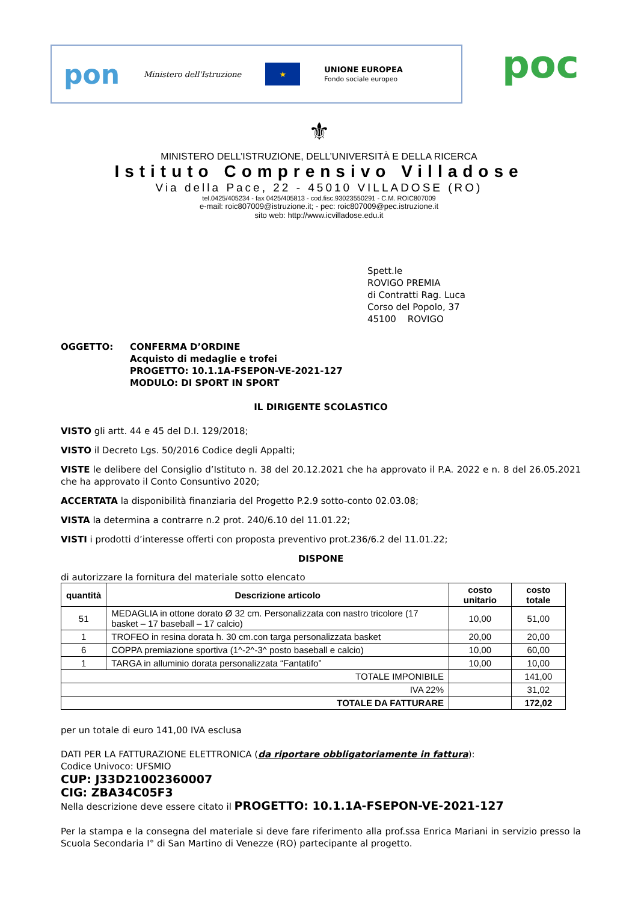pon Ministero dell'Istruzione ★ UNIONE EUROPEA
Fondo sociale europeo
poc
⚜
MINISTERO DELL’ISTRUZIONE, DELL’UNIVERSITÀ E DELLA RICERCA
Istituto Comprensivo Villadose
Via della Pace, 22 - 45010 VILLADOSE (RO)
tel.0425/405234 - fax 0425/405813 - cod.fisc.93023550291 - C.M. ROIC807009
e-mail: roic807009@istruzione.it; - pec: roic807009@pec.istruzione.it
sito web: http://www.icvilladose.edu.it
Spett.le
ROVIGO PREMIA
di Contratti Rag. Luca
Corso del Popolo, 37
45100 ROVIGO
OGGETTO: CONFERMA D’ORDINE
Acquisto di medaglie e trofei
PROGETTO: 10.1.1A-FSEPON-VE-2021-127
MODULO: DI SPORT IN SPORT
IL DIRIGENTE SCOLASTICO
VISTO gli artt. 44 e 45 del D.I. 129/2018;
VISTO il Decreto Lgs. 50/2016 Codice degli Appalti;
VISTE le delibere del Consiglio d’Istituto n. 38 del 20.12.2021 che ha approvato il P.A. 2022 e n. 8 del 26.05.2021 che ha approvato il Conto Consuntivo 2020;
ACCERTATA la disponibilità finanziaria del Progetto P.2.9 sotto-conto 02.03.08;
VISTA la determina a contrarre n.2 prot. 240/6.10 del 11.01.22;
VISTI i prodotti d’interesse offerti con proposta preventivo prot.236/6.2 del 11.01.22;
DISPONE
di autorizzare la fornitura del materiale sotto elencato
| quantità | Descrizione articolo | costo unitario | costo totale |
| --- | --- | --- | --- |
| 51 | MEDAGLIA in ottone dorato Ø 32 cm. Personalizzata con nastro tricolore (17 basket – 17 baseball – 17 calcio) | 10,00 | 51,00 |
| 1 | TROFEO in resina dorata h. 30 cm.con targa personalizzata basket | 20,00 | 20,00 |
| 6 | COPPA premiazione sportiva (1^-2^-3^ posto baseball e calcio) | 10,00 | 60,00 |
| 1 | TARGA in alluminio dorata personalizzata “Fantatifo” | 10,00 | 10,00 |
| TOTALE IMPONIBILE | | | 141,00 |
| IVA 22% | | | 31,02 |
| TOTALE DA FATTURARE | | | 172,02 |
per un totale di euro 141,00 IVA esclusa
DATI PER LA FATTURAZIONE ELETTRONICA (da riportare obbligatoriamente in fattura):
Codice Univoco: UFSMIO
CUP: J33D21002360007
CIG: ZBA34C05F3
Nella descrizione deve essere citato il PROGETTO: 10.1.1A-FSEPON-VE-2021-127
Per la stampa e la consegna del materiale si deve fare riferimento alla prof.ssa Enrica Mariani in servizio presso la Scuola Secondaria I° di San Martino di Venezze (RO) partecipante al progetto.